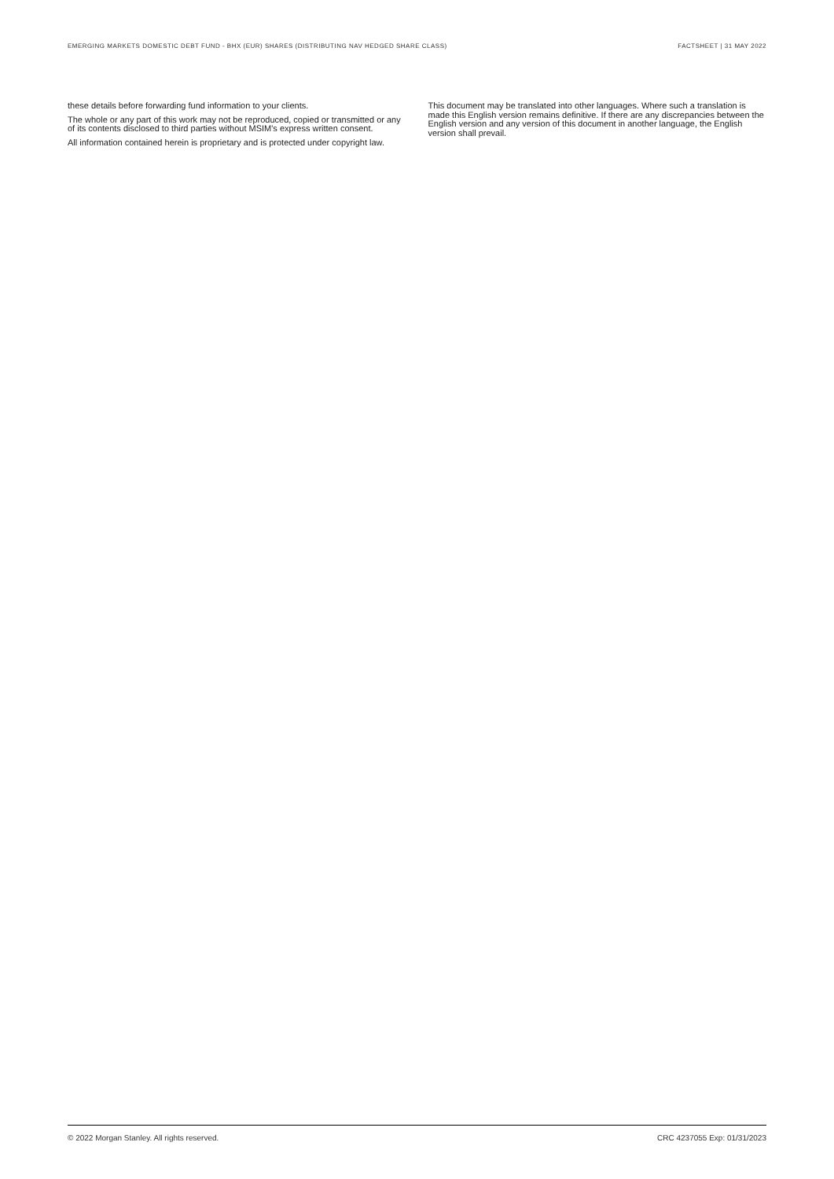EMERGING MARKETS DOMESTIC DEBT FUND - BHX (EUR) SHARES (DISTRIBUTING NAV HEDGED SHARE CLASS) FACTSHEET | 31 MAY 2022
these details before forwarding fund information to your clients.
The whole or any part of this work may not be reproduced, copied or transmitted or any of its contents disclosed to third parties without MSIM's express written consent.
All information contained herein is proprietary and is protected under copyright law.
This document may be translated into other languages. Where such a translation is made this English version remains definitive. If there are any discrepancies between the English version and any version of this document in another language, the English version shall prevail.
© 2022 Morgan Stanley. All rights reserved. CRC 4237055 Exp: 01/31/2023